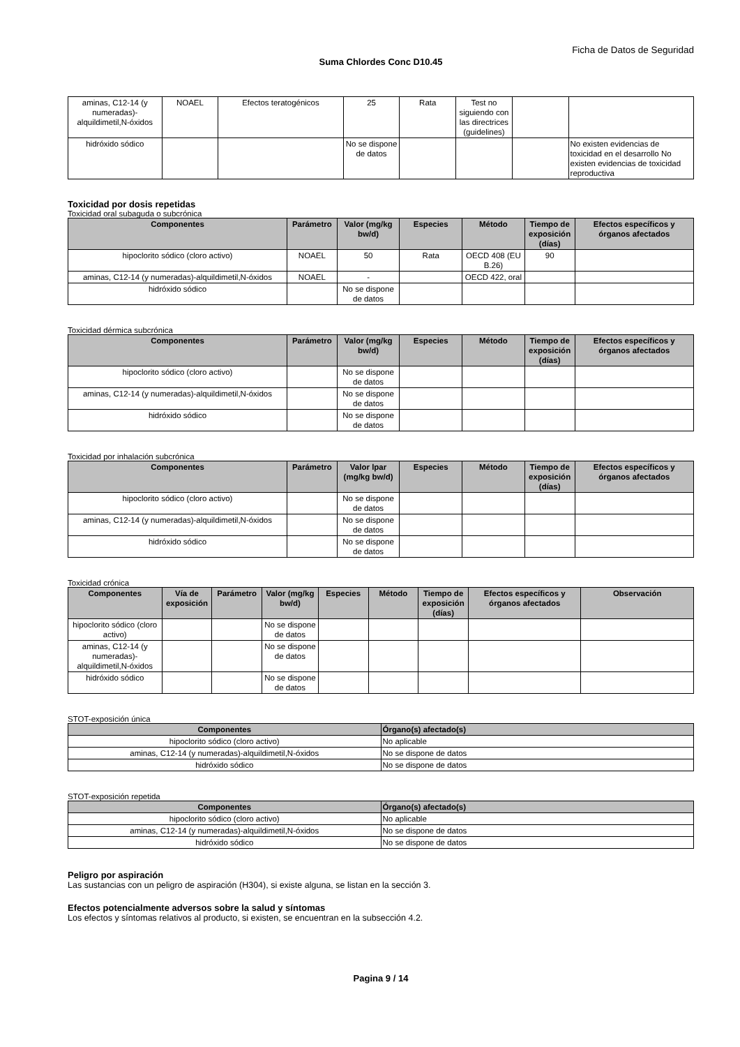Ficha de Datos de Seguridad
Suma Chlordes Conc D10.45
| aminas, C12-14 (y numeradas)-alquildimetil,N-óxidos | NOAEL | Efectos teratogénicos | 25 | Rata | Test no siguiendo con las directrices (guidelines) | | |
| hidróxido sódico | | | No se dispone de datos | | | | No existen evidencias de toxicidad en el desarrollo No existen evidencias de toxicidad reproductiva |
Toxicidad por dosis repetidas
Toxicidad oral subaguda o subcrónica
| Componentes | Parámetro | Valor (mg/kg bw/d) | Especies | Método | Tiempo de exposición (días) | Efectos específicos y órganos afectados |
| --- | --- | --- | --- | --- | --- | --- |
| hipoclorito sódico (cloro activo) | NOAEL | 50 | Rata | OECD 408 (EU B.26) | 90 | |
| aminas, C12-14 (y numeradas)-alquildimetil,N-óxidos | NOAEL | - | | OECD 422, oral | | |
| hidróxido sódico | | No se dispone de datos | | | | |
Toxicidad dérmica subcrónica
| Componentes | Parámetro | Valor (mg/kg bw/d) | Especies | Método | Tiempo de exposición (días) | Efectos específicos y órganos afectados |
| --- | --- | --- | --- | --- | --- | --- |
| hipoclorito sódico (cloro activo) | | No se dispone de datos | | | | |
| aminas, C12-14 (y numeradas)-alquildimetil,N-óxidos | | No se dispone de datos | | | | |
| hidróxido sódico | | No se dispone de datos | | | | |
Toxicidad por inhalación subcrónica
| Componentes | Parámetro | Valor lpar (mg/kg bw/d) | Especies | Método | Tiempo de exposición (días) | Efectos específicos y órganos afectados |
| --- | --- | --- | --- | --- | --- | --- |
| hipoclorito sódico (cloro activo) | | No se dispone de datos | | | | |
| aminas, C12-14 (y numeradas)-alquildimetil,N-óxidos | | No se dispone de datos | | | | |
| hidróxido sódico | | No se dispone de datos | | | | |
Toxicidad crónica
| Componentes | Vía de exposición | Parámetro | Valor (mg/kg bw/d) | Especies | Método | Tiempo de exposición (días) | Efectos específicos y órganos afectados | Observación |
| --- | --- | --- | --- | --- | --- | --- | --- | --- |
| hipoclorito sódico (cloro activo) | | | No se dispone de datos | | | | | |
| aminas, C12-14 (y numeradas)-alquildimetil,N-óxidos | | | No se dispone de datos | | | | | |
| hidróxido sódico | | | No se dispone de datos | | | | | |
STOT-exposición única
| Componentes | Órgano(s) afectado(s) |
| --- | --- |
| hipoclorito sódico (cloro activo) | No aplicable |
| aminas, C12-14 (y numeradas)-alquildimetil,N-óxidos | No se dispone de datos |
| hidróxido sódico | No se dispone de datos |
STOT-exposición repetida
| Componentes | Órgano(s) afectado(s) |
| --- | --- |
| hipoclorito sódico (cloro activo) | No aplicable |
| aminas, C12-14 (y numeradas)-alquildimetil,N-óxidos | No se dispone de datos |
| hidróxido sódico | No se dispone de datos |
Peligro por aspiración
Las sustancias con un peligro de aspiración (H304), si existe alguna, se listan en la sección 3.
Efectos potencialmente adversos sobre la salud y síntomas
Los efectos y síntomas relativos al producto, si existen, se encuentran en la subsección 4.2.
Pagina 9 / 14